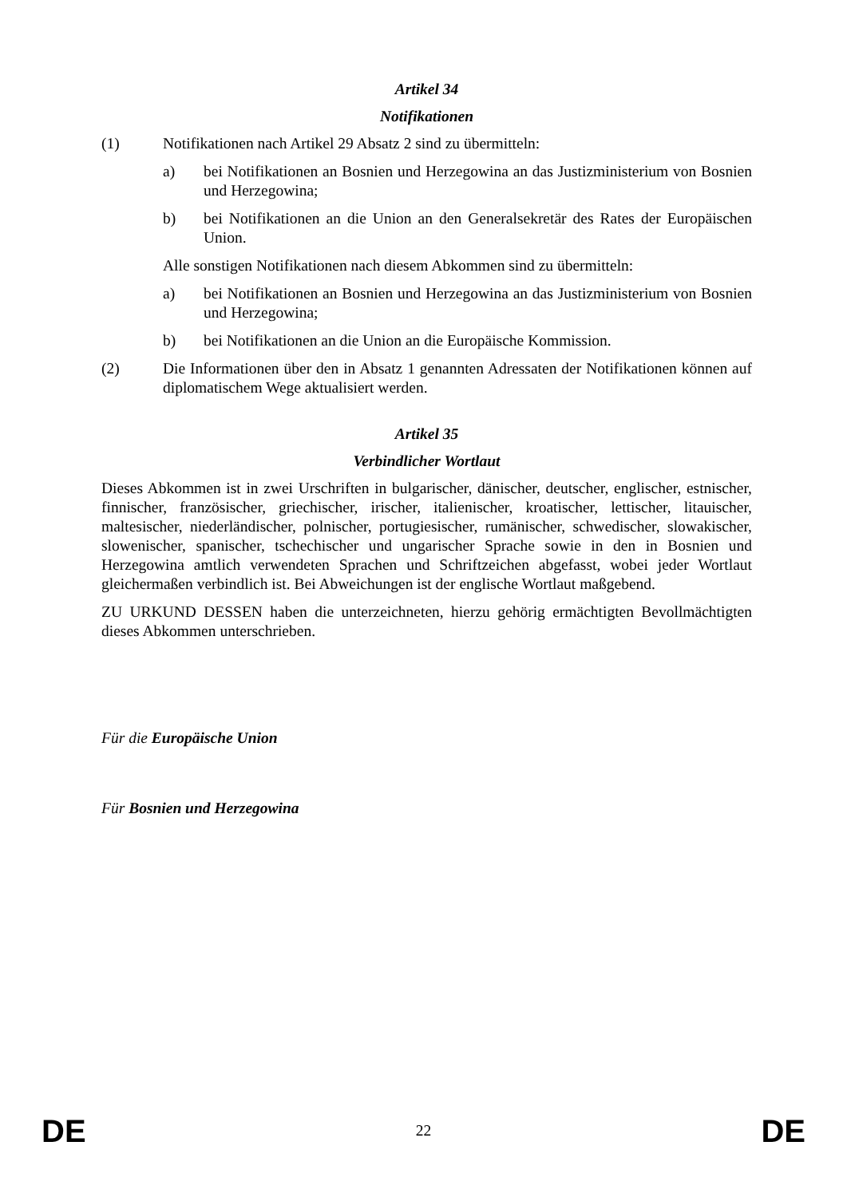Artikel 34
Notifikationen
(1) Notifikationen nach Artikel 29 Absatz 2 sind zu übermitteln:
a) bei Notifikationen an Bosnien und Herzegowina an das Justizministerium von Bosnien und Herzegowina;
b) bei Notifikationen an die Union an den Generalsekretär des Rates der Europäischen Union.
Alle sonstigen Notifikationen nach diesem Abkommen sind zu übermitteln:
a) bei Notifikationen an Bosnien und Herzegowina an das Justizministerium von Bosnien und Herzegowina;
b) bei Notifikationen an die Union an die Europäische Kommission.
(2) Die Informationen über den in Absatz 1 genannten Adressaten der Notifikationen können auf diplomatischem Wege aktualisiert werden.
Artikel 35
Verbindlicher Wortlaut
Dieses Abkommen ist in zwei Urschriften in bulgarischer, dänischer, deutscher, englischer, estnischer, finnischer, französischer, griechischer, irischer, italienischer, kroatischer, lettischer, litauischer, maltesischer, niederländischer, polnischer, portugiesischer, rumänischer, schwedischer, slowakischer, slowenischer, spanischer, tschechischer und ungarischer Sprache sowie in den in Bosnien und Herzegowina amtlich verwendeten Sprachen und Schriftzeichen abgefasst, wobei jeder Wortlaut gleichermaßen verbindlich ist. Bei Abweichungen ist der englische Wortlaut maßgebend.
ZU URKUND DESSEN haben die unterzeichneten, hierzu gehörig ermächtigten Bevollmächtigten dieses Abkommen unterschrieben.
Für die Europäische Union
Für Bosnien und Herzegowina
DE 22 DE